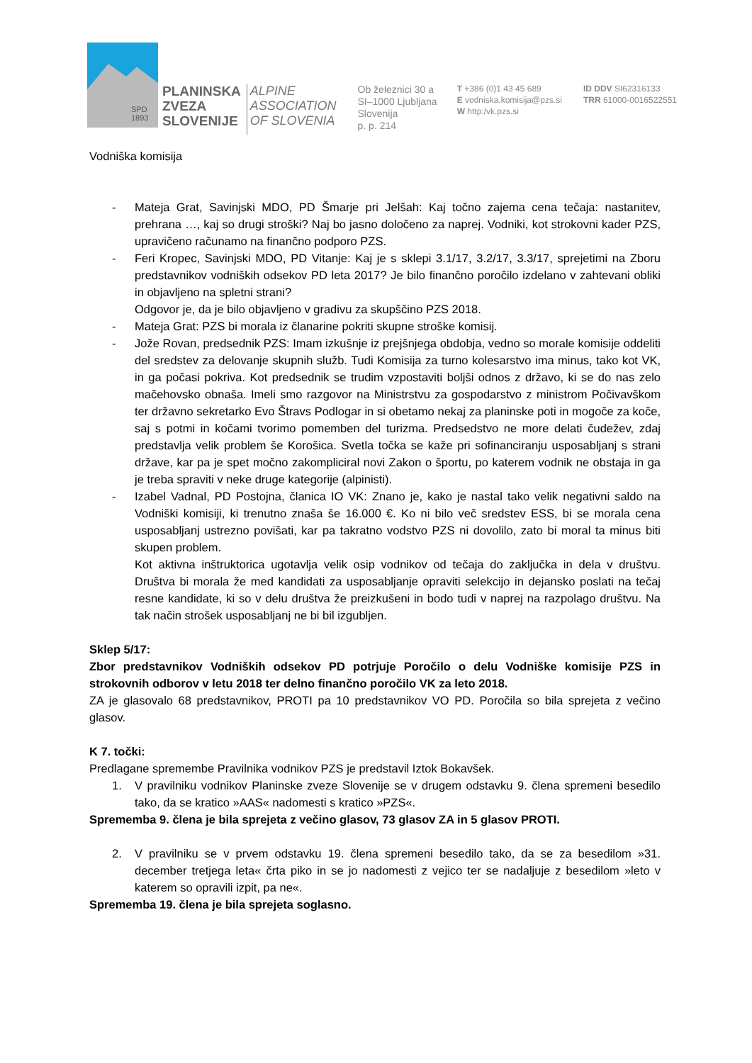SPD
1893
PLANINSKA
ZVEZA
SLOVENIJE
ALPINE
ASSOCIATION
OF SLOVENIA
Ob železnici 30 a
SI–1000 Ljubljana
Slovenija
p. p. 214
T +386 (0)1 43 45 689
E vodniska.komisija@pzs.si
W http:/vk.pzs.si
ID DDV SI62316133
TRR 61000-0016522551
Vodniška komisija
- Mateja Grat, Savinjski MDO, PD Šmarje pri Jelšah: Kaj točno zajema cena tečaja: nastanitev, prehrana …, kaj so drugi stroški? Naj bo jasno določeno za naprej. Vodniki, kot strokovni kader PZS, upravičeno računamo na finančno podporo PZS.
- Feri Kropec, Savinjski MDO, PD Vitanje: Kaj je s sklepi 3.1/17, 3.2/17, 3.3/17, sprejetimi na Zboru predstavnikov vodniških odsekov PD leta 2017? Je bilo finančno poročilo izdelano v zahtevani obliki in objavljeno na spletni strani?
Odgovor je, da je bilo objavljeno v gradivu za skupščino PZS 2018.
- Mateja Grat: PZS bi morala iz članarine pokriti skupne stroške komisij.
- Jože Rovan, predsednik PZS: Imam izkušnje iz prejšnjega obdobja, vedno so morale komisije oddeliti del sredstev za delovanje skupnih služb. Tudi Komisija za turno kolesarstvo ima minus, tako kot VK, in ga počasi pokriva. Kot predsednik se trudim vzpostaviti boljši odnos z državo, ki se do nas zelo mačehovsko obnaša. Imeli smo razgovor na Ministrstvu za gospodarstvo z ministrom Počivavškom ter državno sekretarko Evo Štravs Podlogar in si obetamo nekaj za planinske poti in mogoče za koče, saj s potmi in kočami tvorimo pomemben del turizma. Predsedstvo ne more delati čudežev, zdaj predstavlja velik problem še Korošica. Svetla točka se kaže pri sofinanciranju usposabljanj s strani države, kar pa je spet močno zakompliciral novi Zakon o športu, po katerem vodnik ne obstaja in ga je treba spraviti v neke druge kategorije (alpinisti).
- Izabel Vadnal, PD Postojna, članica IO VK: Znano je, kako je nastal tako velik negativni saldo na Vodniški komisiji, ki trenutno znaša še 16.000 €. Ko ni bilo več sredstev ESS, bi se morala cena usposabljanj ustrezno povišati, kar pa takratno vodstvo PZS ni dovolilo, zato bi moral ta minus biti skupen problem.
Kot aktivna inštruktorica ugotavlja velik osip vodnikov od tečaja do zaključka in dela v društvu. Društva bi morala že med kandidati za usposabljanje opraviti selekcijo in dejansko poslati na tečaj resne kandidate, ki so v delu društva že preizkušeni in bodo tudi v naprej na razpolago društvu. Na tak način strošek usposabljanj ne bi bil izgubljen.
Sklep 5/17:
Zbor predstavnikov Vodniških odsekov PD potrjuje Poročilo o delu Vodniške komisije PZS in strokovnih odborov v letu 2018 ter delno finančno poročilo VK za leto 2018.
ZA je glasovalo 68 predstavnikov, PROTI pa 10 predstavnikov VO PD. Poročila so bila sprejeta z večino glasov.
K 7. točki:
Predlagane spremembe Pravilnika vodnikov PZS je predstavil Iztok Bokavšek.
1. V pravilniku vodnikov Planinske zveze Slovenije se v drugem odstavku 9. člena spremeni besedilo tako, da se kratico »AAS« nadomesti s kratico »PZS«.
Sprememba 9. člena je bila sprejeta z večino glasov, 73 glasov ZA in 5 glasov PROTI.
2. V pravilniku se v prvem odstavku 19. člena spremeni besedilo tako, da se za besedilom »31. december tretjega leta« črta piko in se jo nadomesti z vejico ter se nadaljuje z besedilom »leto v katerem so opravili izpit, pa ne«.
Sprememba 19. člena je bila sprejeta soglasno.